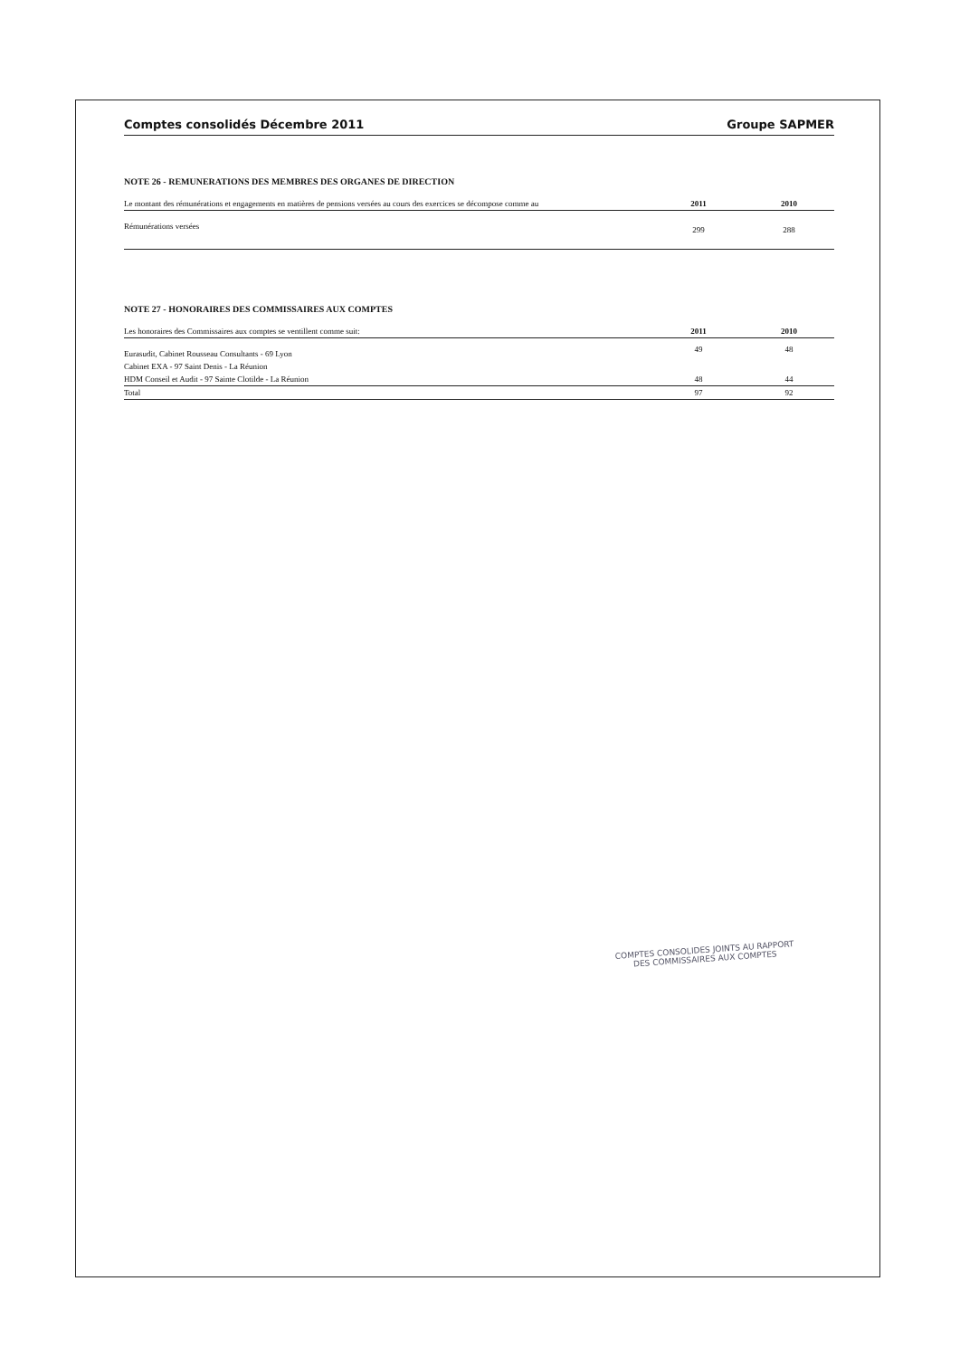Comptes consolidés Décembre 2011 Groupe SAPMER
NOTE 26 - REMUNERATIONS DES MEMBRES DES ORGANES DE DIRECTION
| Le montant des rémunérations et engagements en matières de pensions versées au cours des exercices se décompose comme au | 2011 | 2010 |
| --- | --- | --- |
| Rémunérations versées | 299 | 288 |
NOTE 27 - HONORAIRES DES COMMISSAIRES AUX COMPTES
| Les honoraires des Commissaires aux comptes se ventillent comme suit: | 2011 | 2010 |
| --- | --- | --- |
| Eurasudit, Cabinet Rousseau Consultants - 69 Lyon | 49 | 48 |
| Cabinet EXA - 97 Saint Denis - La Réunion | | |
| HDM Conseil et Audit - 97 Sainte Clotilde - La Réunion | 48 | 44 |
| Total | 97 | 92 |
COMPTES CONSOLIDES JOINTS AU RAPPORT
DES COMMISSAIRES AUX COMPTES